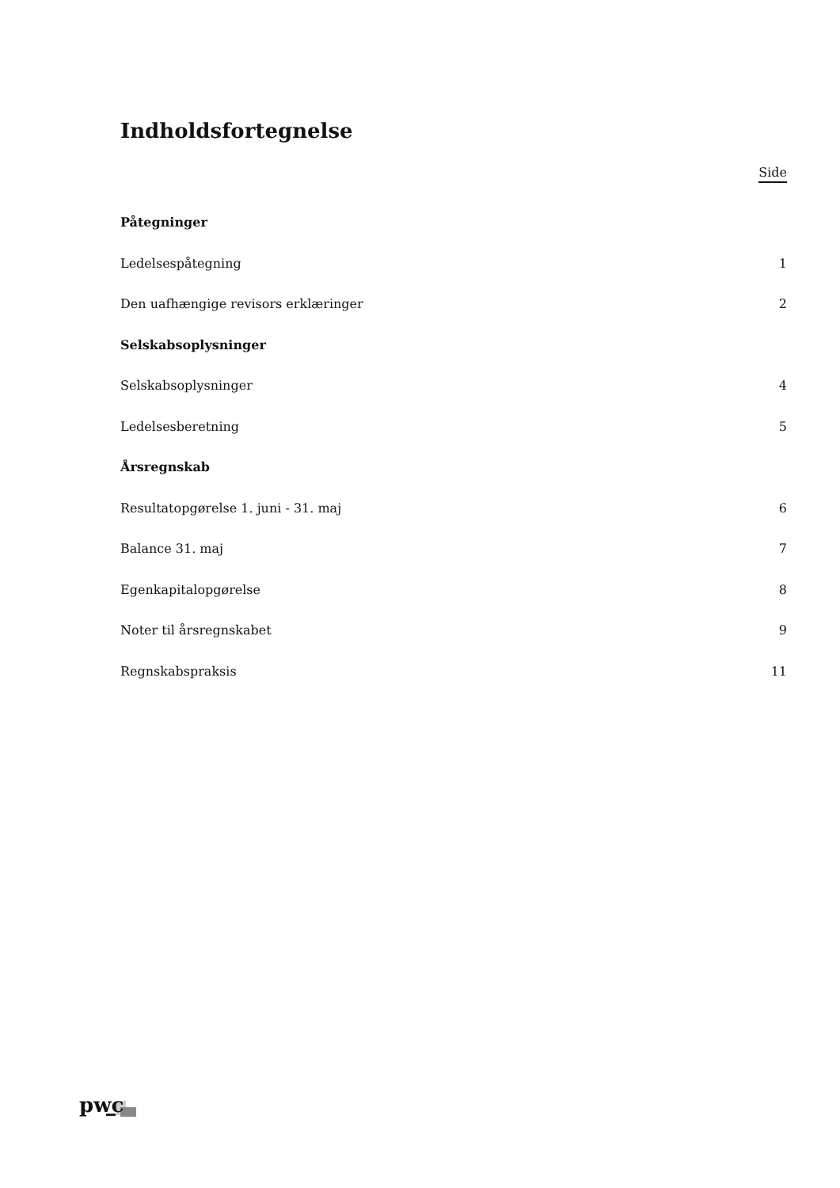Indholdsfortegnelse
Side
Påtegninger
Ledelsespåtegning 1
Den uafhængige revisors erklæringer 2
Selskabsoplysninger
Selskabsoplysninger 4
Ledelsesberetning 5
Årsregnskab
Resultatopgørelse 1. juni - 31. maj 6
Balance 31. maj 7
Egenkapitalopgørelse 8
Noter til årsregnskabet 9
Regnskabspraksis 11
pwc